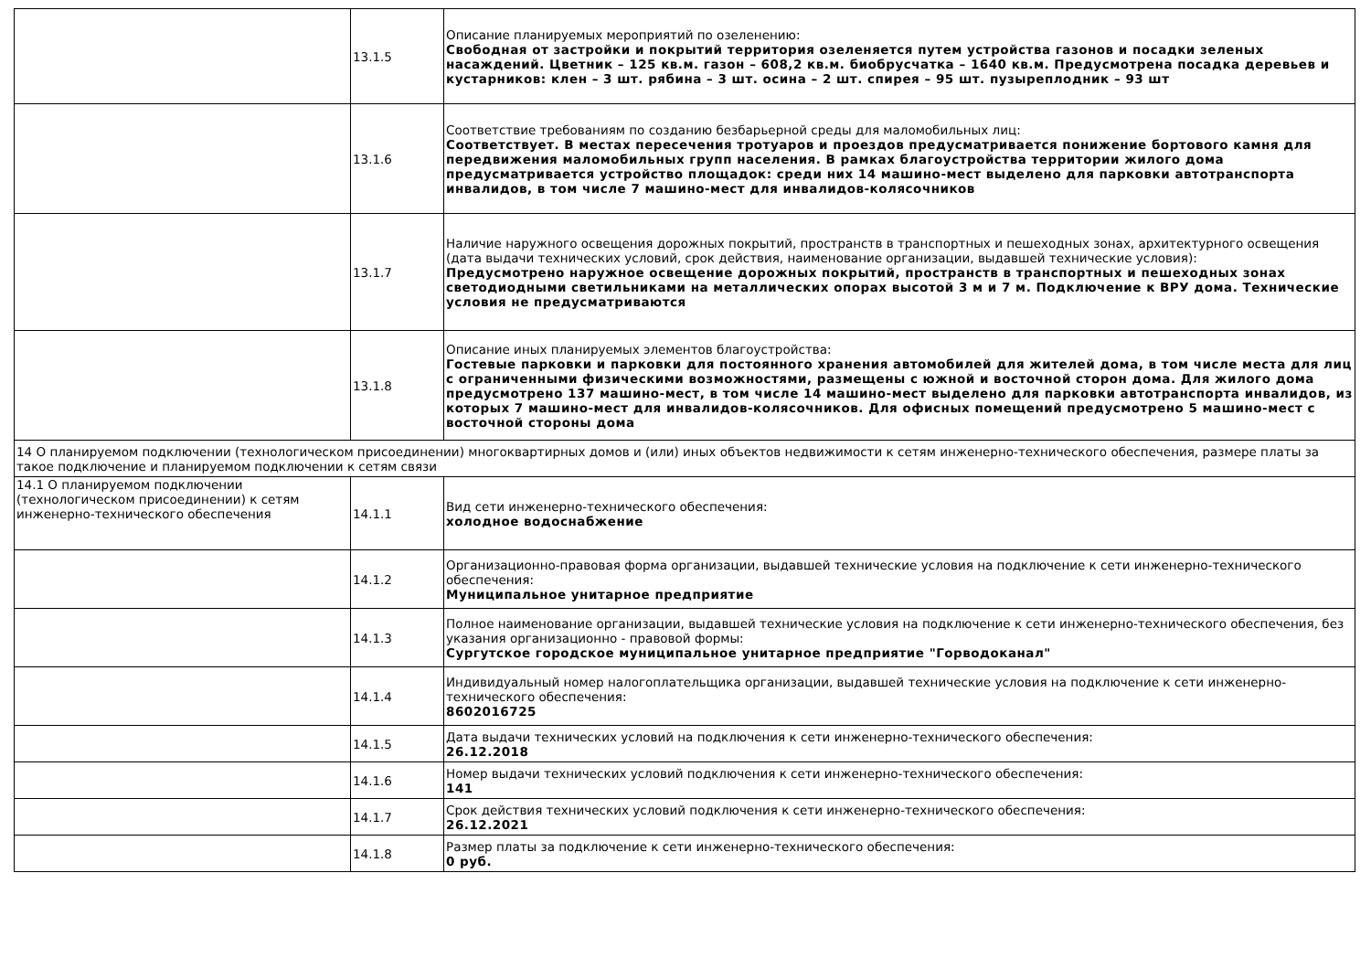| | 13.1.5 | Описание планируемых мероприятий по озеленению: Свободная от застройки и покрытий территория озеленяется путем устройства газонов и посадки зеленых насаждений. Цветник – 125 кв.м. газон – 608,2 кв.м. биобрусчатка – 1640 кв.м. Предусмотрена посадка деревьев и кустарников: клен – 3 шт. рябина – 3 шт. осина – 2 шт. спирея – 95 шт. пузыреплодник – 93 шт |
| | 13.1.6 | Соответствие требованиям по созданию безбарьерной среды для маломобильных лиц: Соответствует. В местах пересечения тротуаров и проездов предусматривается понижение бортового камня для передвижения маломобильных групп населения. В рамках благоустройства территории жилого дома предусматривается устройство площадок: среди них 14 машино-мест выделено для парковки автотранспорта инвалидов, в том числе 7 машино-мест для инвалидов-колясочников |
| | 13.1.7 | Наличие наружного освещения дорожных покрытий, пространств в транспортных и пешеходных зонах, архитектурного освещения (дата выдачи технических условий, срок действия, наименование организации, выдавшей технические условия): Предусмотрено наружное освещение дорожных покрытий, пространств в транспортных и пешеходных зонах светодиодными светильниками на металлических опорах высотой 3 м и 7 м. Подключение к ВРУ дома. Технические условия не предусматриваются |
| | 13.1.8 | Описание иных планируемых элементов благоустройства: Гостевые парковки и парковки для постоянного хранения автомобилей для жителей дома, в том числе места для лиц с ограниченными физическими возможностями, размещены с южной и восточной сторон дома. Для жилого дома предусмотрено 137 машино-мест, в том числе 14 машино-мест выделено для парковки автотранспорта инвалидов, из которых 7 машино-мест для инвалидов-колясочников. Для офисных помещений предусмотрено 5 машино-мест с восточной стороны дома |
| 14 О планируемом подключении (технологическом присоединении) многоквартирных домов и (или) иных объектов недвижимости к сетям инженерно-технического обеспечения, размере платы за такое подключение и планируемом подключении к сетям связи | | |
| 14.1 О планируемом подключении (технологическом присоединении) к сетям инженерно-технического обеспечения | 14.1.1 | Вид сети инженерно-технического обеспечения: холодное водоснабжение |
| | 14.1.2 | Организационно-правовая форма организации, выдавшей технические условия на подключение к сети инженерно-технического обеспечения: Муниципальное унитарное предприятие |
| | 14.1.3 | Полное наименование организации, выдавшей технические условия на подключение к сети инженерно-технического обеспечения, без указания организационно - правовой формы: Сургутское городское муниципальное унитарное предприятие "Горводоканал" |
| | 14.1.4 | Индивидуальный номер налогоплательщика организации, выдавшей технические условия на подключение к сети инженерно-технического обеспечения: 8602016725 |
| | 14.1.5 | Дата выдачи технических условий на подключения к сети инженерно-технического обеспечения: 26.12.2018 |
| | 14.1.6 | Номер выдачи технических условий подключения к сети инженерно-технического обеспечения: 141 |
| | 14.1.7 | Срок действия технических условий подключения к сети инженерно-технического обеспечения: 26.12.2021 |
| | 14.1.8 | Размер платы за подключение к сети инженерно-технического обеспечения: 0 руб. |